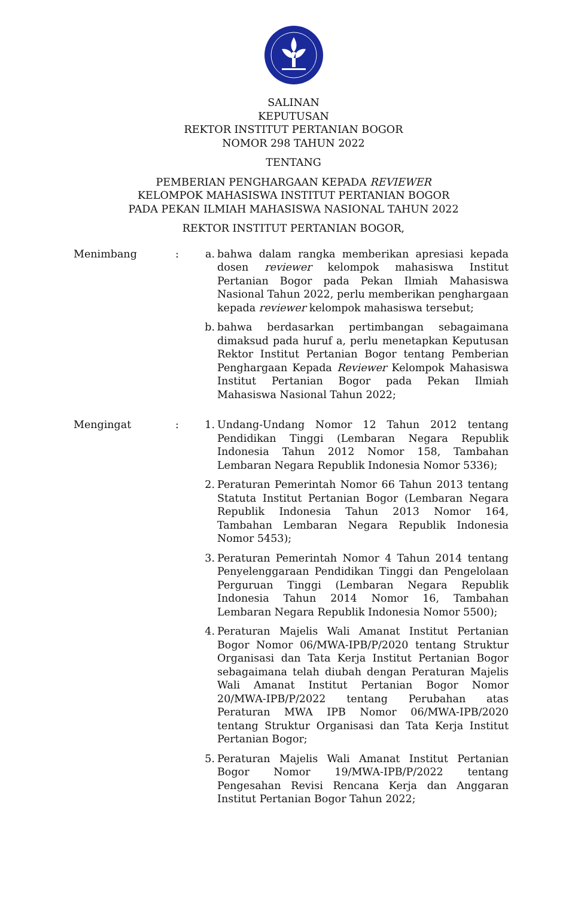SALINAN
KEPUTUSAN
REKTOR INSTITUT PERTANIAN BOGOR
NOMOR 298 TAHUN 2022
TENTANG
PEMBERIAN PENGHARGAAN KEPADA REVIEWER
KELOMPOK MAHASISWA INSTITUT PERTANIAN BOGOR
PADA PEKAN ILMIAH MAHASISWA NASIONAL TAHUN 2022
REKTOR INSTITUT PERTANIAN BOGOR,
Menimbang : a. bahwa dalam rangka memberikan apresiasi kepada dosen reviewer kelompok mahasiswa Institut Pertanian Bogor pada Pekan Ilmiah Mahasiswa Nasional Tahun 2022, perlu memberikan penghargaan kepada reviewer kelompok mahasiswa tersebut;
b. bahwa berdasarkan pertimbangan sebagaimana dimaksud pada huruf a, perlu menetapkan Keputusan Rektor Institut Pertanian Bogor tentang Pemberian Penghargaan Kepada Reviewer Kelompok Mahasiswa Institut Pertanian Bogor pada Pekan Ilmiah Mahasiswa Nasional Tahun 2022;
Mengingat : 1. Undang-Undang Nomor 12 Tahun 2012 tentang Pendidikan Tinggi (Lembaran Negara Republik Indonesia Tahun 2012 Nomor 158, Tambahan Lembaran Negara Republik Indonesia Nomor 5336);
2. Peraturan Pemerintah Nomor 66 Tahun 2013 tentang Statuta Institut Pertanian Bogor (Lembaran Negara Republik Indonesia Tahun 2013 Nomor 164, Tambahan Lembaran Negara Republik Indonesia Nomor 5453);
3. Peraturan Pemerintah Nomor 4 Tahun 2014 tentang Penyelenggaraan Pendidikan Tinggi dan Pengelolaan Perguruan Tinggi (Lembaran Negara Republik Indonesia Tahun 2014 Nomor 16, Tambahan Lembaran Negara Republik Indonesia Nomor 5500);
4. Peraturan Majelis Wali Amanat Institut Pertanian Bogor Nomor 06/MWA-IPB/P/2020 tentang Struktur Organisasi dan Tata Kerja Institut Pertanian Bogor sebagaimana telah diubah dengan Peraturan Majelis Wali Amanat Institut Pertanian Bogor Nomor 20/MWA-IPB/P/2022 tentang Perubahan atas Peraturan MWA IPB Nomor 06/MWA-IPB/2020 tentang Struktur Organisasi dan Tata Kerja Institut Pertanian Bogor;
5. Peraturan Majelis Wali Amanat Institut Pertanian Bogor Nomor 19/MWA-IPB/P/2022 tentang Pengesahan Revisi Rencana Kerja dan Anggaran Institut Pertanian Bogor Tahun 2022;